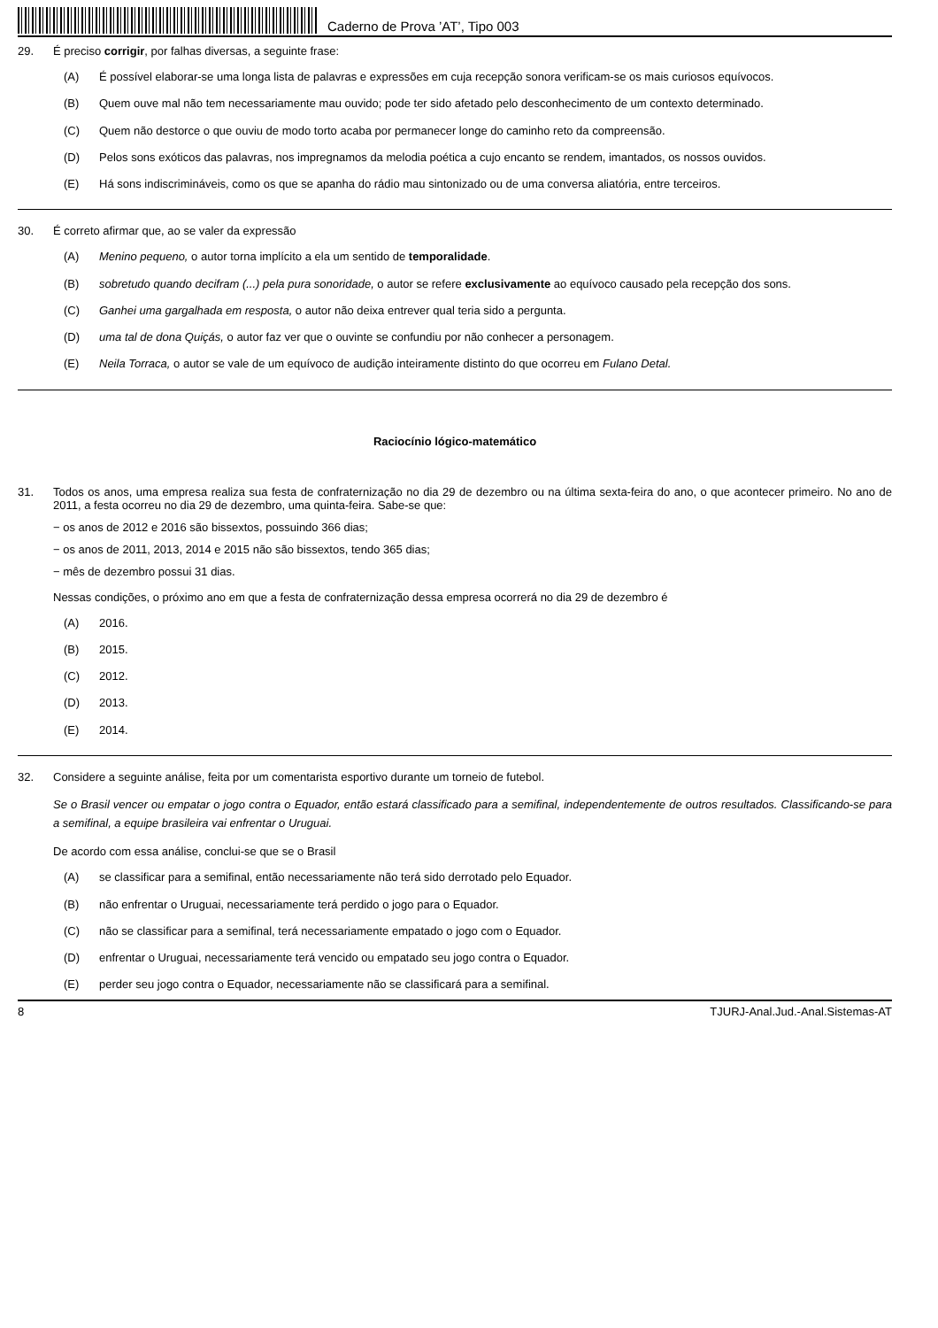Caderno de Prova ’AT’, Tipo 003
29. É preciso corrigir, por falhas diversas, a seguinte frase:
(A) É possível elaborar-se uma longa lista de palavras e expressões em cuja recepção sonora verificam-se os mais curiosos equívocos.
(B) Quem ouve mal não tem necessariamente mau ouvido; pode ter sido afetado pelo desconhecimento de um contexto determinado.
(C) Quem não destorce o que ouviu de modo torto acaba por permanecer longe do caminho reto da compreensão.
(D) Pelos sons exóticos das palavras, nos impregnamos da melodia poética a cujo encanto se rendem, imantados, os nossos ouvidos.
(E) Há sons indiscrimináveis, como os que se apanha do rádio mau sintonizado ou de uma conversa aliatória, entre terceiros.
30. É correto afirmar que, ao se valer da expressão
(A) Menino pequeno, o autor torna implícito a ela um sentido de temporalidade.
(B) sobretudo quando decifram (...) pela pura sonoridade, o autor se refere exclusivamente ao equívoco causado pela recepção dos sons.
(C) Ganhei uma gargalhada em resposta, o autor não deixa entrever qual teria sido a pergunta.
(D) uma tal de dona Quiçás, o autor faz ver que o ouvinte se confundiu por não conhecer a personagem.
(E) Neila Torraca, o autor se vale de um equívoco de audição inteiramente distinto do que ocorreu em Fulano Detal.
Raciocínio lógico-matemático
31. Todos os anos, uma empresa realiza sua festa de confraternização no dia 29 de dezembro ou na última sexta-feira do ano, o que acontecer primeiro. No ano de 2011, a festa ocorreu no dia 29 de dezembro, uma quinta-feira. Sabe-se que:
− os anos de 2012 e 2016 são bissextos, possuindo 366 dias;
− os anos de 2011, 2013, 2014 e 2015 não são bissextos, tendo 365 dias;
− mês de dezembro possui 31 dias.
Nessas condições, o próximo ano em que a festa de confraternização dessa empresa ocorrerá no dia 29 de dezembro é
(A) 2016.
(B) 2015.
(C) 2012.
(D) 2013.
(E) 2014.
32. Considere a seguinte análise, feita por um comentarista esportivo durante um torneio de futebol.
Se o Brasil vencer ou empatar o jogo contra o Equador, então estará classificado para a semifinal, independentemente de outros resultados. Classificando-se para a semifinal, a equipe brasileira vai enfrentar o Uruguai.
De acordo com essa análise, conclui-se que se o Brasil
(A) se classificar para a semifinal, então necessariamente não terá sido derrotado pelo Equador.
(B) não enfrentar o Uruguai, necessariamente terá perdido o jogo para o Equador.
(C) não se classificar para a semifinal, terá necessariamente empatado o jogo com o Equador.
(D) enfrentar o Uruguai, necessariamente terá vencido ou empatado seu jogo contra o Equador.
(E) perder seu jogo contra o Equador, necessariamente não se classificará para a semifinal.
8 TJURJ-Anal.Jud.-Anal.Sistemas-AT